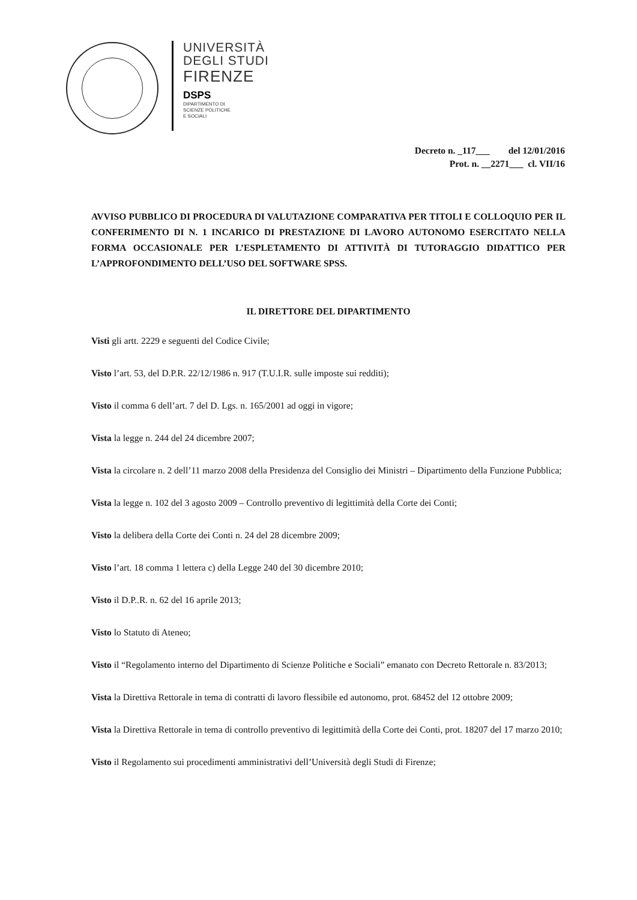UNIVERSITÀ
DEGLI STUDI
FIRENZE
DSPS
DIPARTIMENTO DI
SCIENZE POLITICHE
E SOCIALI
Decreto n. _117___ del 12/01/2016
Prot. n. __2271___ cl. VII/16
AVVISO PUBBLICO DI PROCEDURA DI VALUTAZIONE COMPARATIVA PER TITOLI E COLLOQUIO PER IL CONFERIMENTO DI N. 1 INCARICO DI PRESTAZIONE DI LAVORO AUTONOMO ESERCITATO NELLA FORMA OCCASIONALE PER L’ESPLETAMENTO DI ATTIVITÀ DI TUTORAGGIO DIDATTICO PER L’APPROFONDIMENTO DELL’USO DEL SOFTWARE SPSS.
IL DIRETTORE DEL DIPARTIMENTO
Visti gli artt. 2229 e seguenti del Codice Civile;
Visto l’art. 53, del D.P.R. 22/12/1986 n. 917 (T.U.I.R. sulle imposte sui redditi);
Visto il comma 6 dell’art. 7 del D. Lgs. n. 165/2001 ad oggi in vigore;
Vista la legge n. 244 del 24 dicembre 2007;
Vista la circolare n. 2 dell’11 marzo 2008 della Presidenza del Consiglio dei Ministri – Dipartimento della Funzione Pubblica;
Vista la legge n. 102 del 3 agosto 2009 – Controllo preventivo di legittimità della Corte dei Conti;
Visto la delibera della Corte dei Conti n. 24 del 28 dicembre 2009;
Visto l’art. 18 comma 1 lettera c) della Legge 240 del 30 dicembre 2010;
Visto il D.P..R. n. 62 del 16 aprile 2013;
Visto lo Statuto di Ateneo;
Visto il “Regolamento interno del Dipartimento di Scienze Politiche e Sociali” emanato con Decreto Rettorale n. 83/2013;
Vista la Direttiva Rettorale in tema di contratti di lavoro flessibile ed autonomo, prot. 68452 del 12 ottobre 2009;
Vista la Direttiva Rettorale in tema di controllo preventivo di legittimità della Corte dei Conti, prot. 18207 del 17 marzo 2010;
Visto il Regolamento sui procedimenti amministrativi dell’Università degli Studi di Firenze;